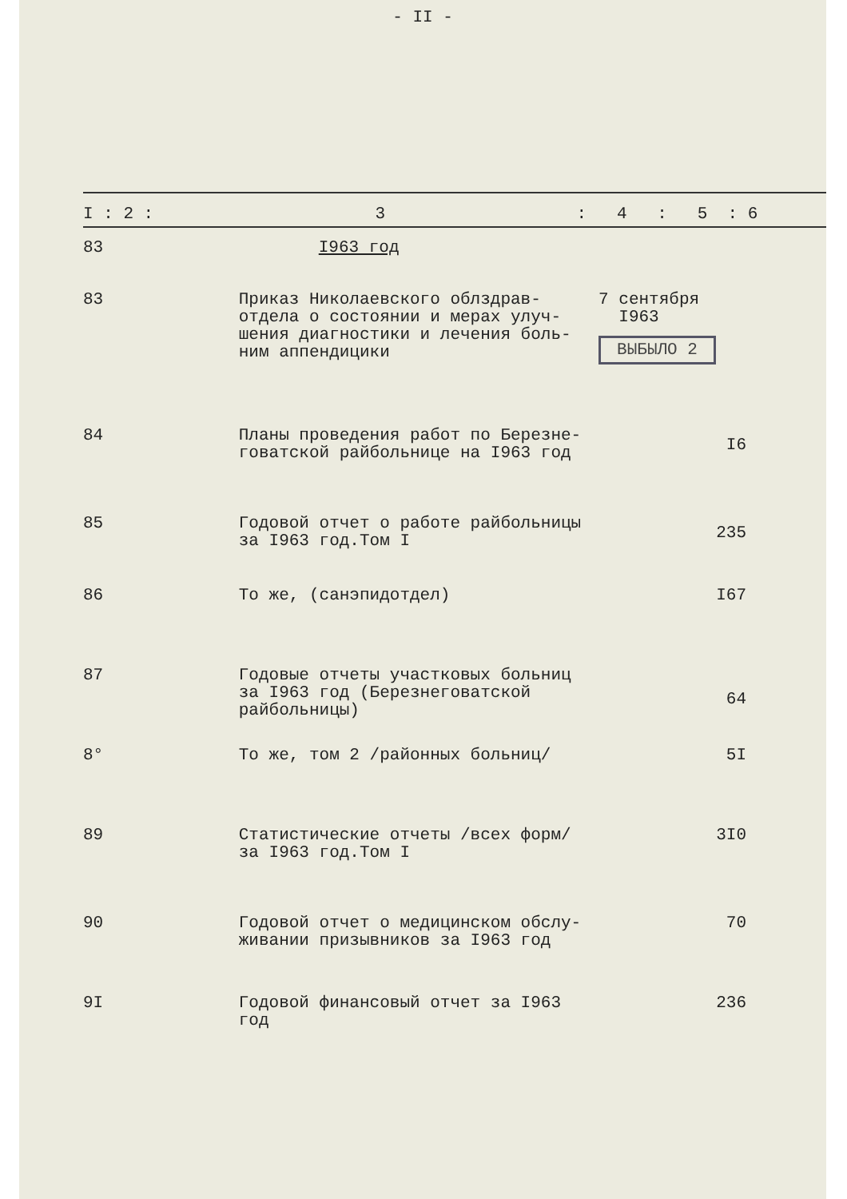- II -
| I : 2 : 3 : 4 : 5 : 6 | | | |
| --- | --- | --- | --- |
| 83 | I963 год | | |
| 83 | Приказ Николаевского облздрав- отдела о состоянии и мерах улуч- шения диагностики и лечения боль- ним аппендицики | 7 сентября I963 ВЫБЫЛО 2 | |
| 84 | Планы проведения работ по Березне- говатской райбольнице на I963 год | | I6 |
| 85 | Годовой отчет о работе райбольницы за I963 год.Том I | | 235 |
| 86 | То же, (санэпидотдел) | | I67 |
| 87 | Годовые отчеты участковых больниц за I963 год (Березнеговатской райбольницы) | | 64 |
| 8° | То же, том 2 /районных больниц/ | | 5I |
| 89 | Статистические отчеты /всех форм/ за I963 год.Том I | | 3I0 |
| 90 | Годовой отчет о медицинском обслу- живании призывников за I963 год | | 70 |
| 9I | Годовой финансовый отчет за I963 год | | 236 |